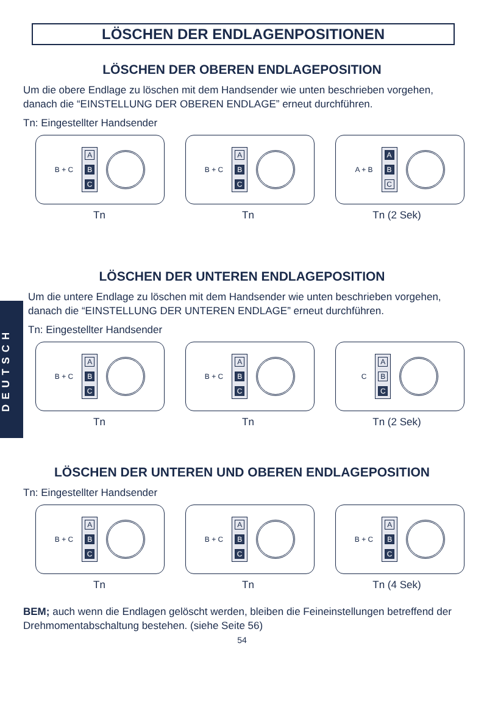DEUTSCH
LÖSCHEN DER ENDLAGENPOSITIONEN
LÖSCHEN DER OBEREN ENDLAGEPOSITION
Um die obere Endlage zu löschen mit dem Handsender wie unten beschrieben vorgehen, danach die “EINSTELLUNG DER OBEREN ENDLAGE” erneut durchführen.
Tn: Eingestellter Handsender
B + C
A
B
C
B + C
A
B
C
A + B
A
B
C
Tn Tn Tn (2 Sek)
LÖSCHEN DER UNTEREN ENDLAGEPOSITION
Um die untere Endlage zu löschen mit dem Handsender wie unten beschrieben vorgehen, danach die “EINSTELLUNG DER UNTEREN ENDLAGE” erneut durchführen.
Tn: Eingestellter Handsender
B + C
A
B
C
B + C
A
B
C
C
A
B
C
Tn Tn Tn (2 Sek)
LÖSCHEN DER UNTEREN UND OBEREN ENDLAGEPOSITION
Tn: Eingestellter Handsender
B + C
A
B
C
B + C
A
B
C
B + C
A
B
C
Tn Tn Tn (4 Sek)
BEM; auch wenn die Endlagen gelöscht werden, bleiben die Feineinstellungen betreffend der Drehmomentabschaltung bestehen. (siehe Seite 56)
54